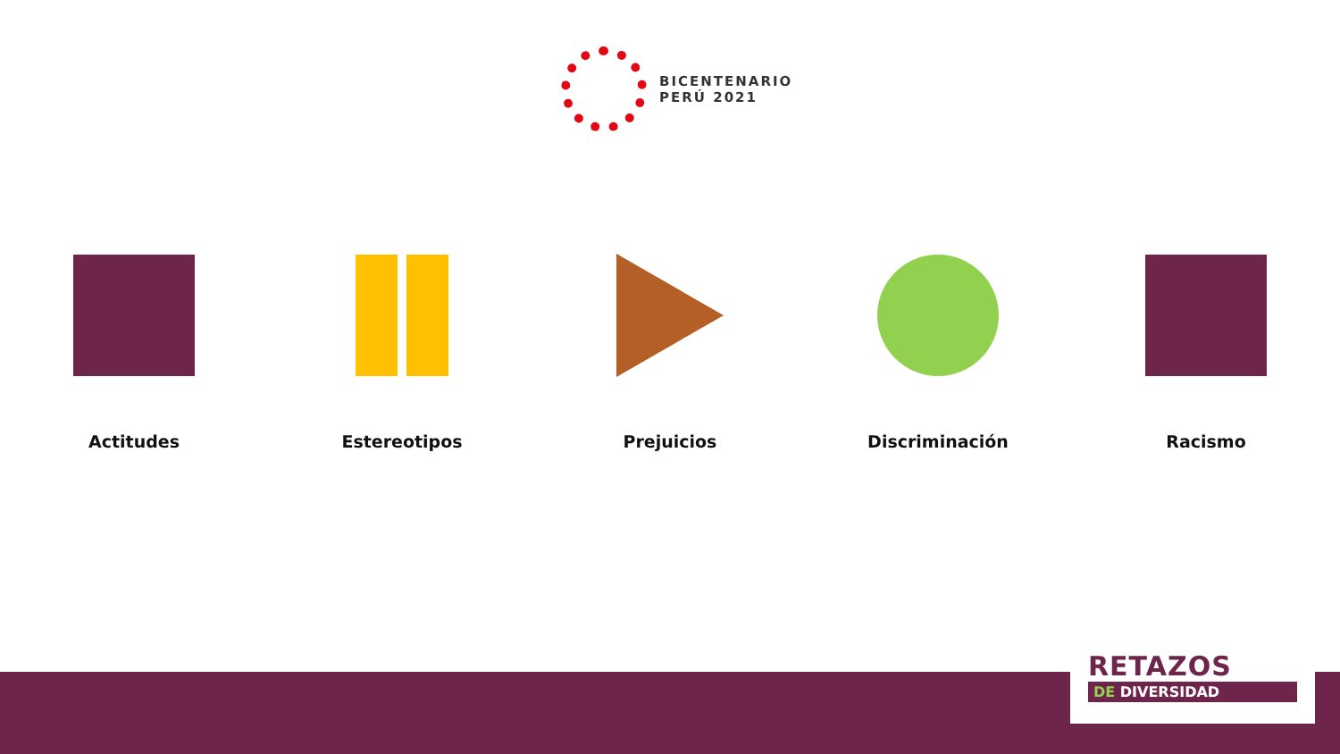BICENTENARIO
PERÚ 2021
Actitudes Estereotipos Prejuicios Discriminación Racismo
RETAZOS
DE DIVERSIDAD